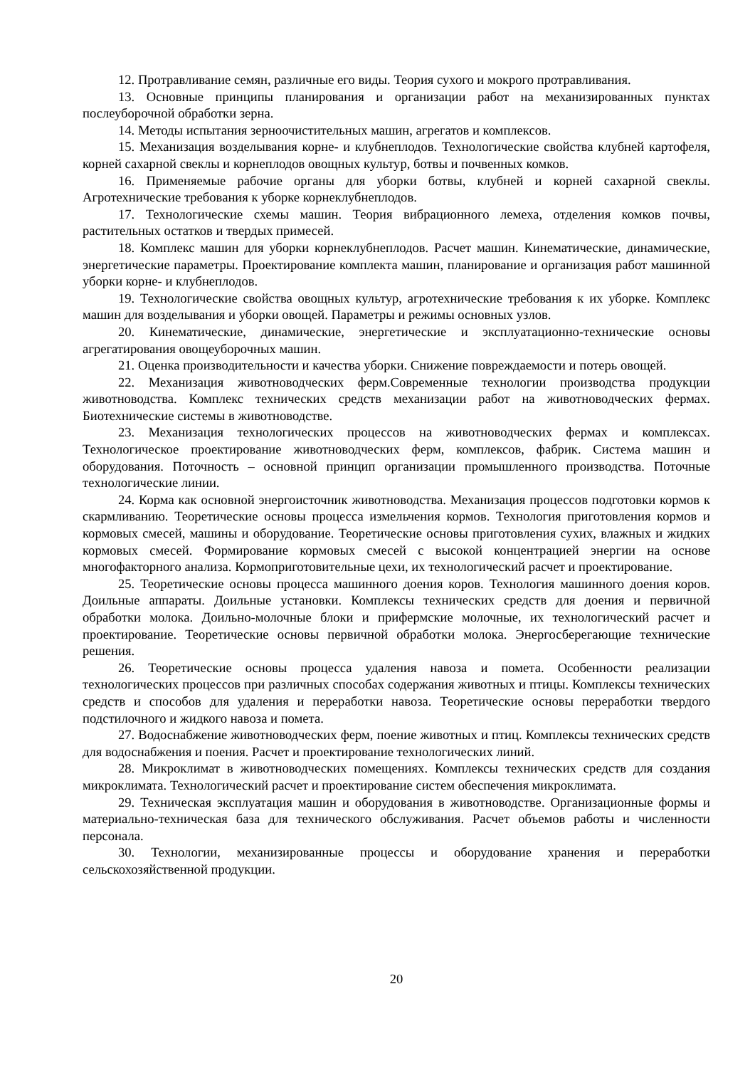12. Протравливание семян, различные его виды. Теория сухого и мокрого протравливания.
13. Основные принципы планирования и организации работ на механизированных пунктах послеуборочной обработки зерна.
14. Методы испытания зерноочистительных машин, агрегатов и комплексов.
15. Механизация возделывания корне- и клубнеплодов. Технологические свойства клубней картофеля, корней сахарной свеклы и корнеплодов овощных культур, ботвы и почвенных комков.
16. Применяемые рабочие органы для уборки ботвы, клубней и корней сахарной свеклы. Агротехнические требования к уборке корнеклубнеплодов.
17. Технологические схемы машин. Теория вибрационного лемеха, отделения комков почвы, растительных остатков и твердых примесей.
18. Комплекс машин для уборки корнеклубнеплодов. Расчет машин. Кинематические, динамические, энергетические параметры. Проектирование комплекта машин, планирование и организация работ машинной уборки корне- и клубнеплодов.
19. Технологические свойства овощных культур, агротехнические требования к их уборке. Комплекс машин для возделывания и уборки овощей. Параметры и режимы основных узлов.
20. Кинематические, динамические, энергетические и эксплуатационно-технические основы агрегатирования овощеуборочных машин.
21. Оценка производительности и качества уборки. Снижение повреждаемости и потерь овощей.
22. Механизация животноводческих ферм.Современные технологии производства продукции животноводства. Комплекс технических средств механизации работ на животноводческих фермах. Биотехнические системы в животноводстве.
23. Механизация технологических процессов на животноводческих фермах и комплексах. Технологическое проектирование животноводческих ферм, комплексов, фабрик. Система машин и оборудования. Поточность – основной принцип организации промышленного производства. Поточные технологические линии.
24. Корма как основной энергоисточник животноводства. Механизация процессов подготовки кормов к скармливанию. Теоретические основы процесса измельчения кормов. Технология приготовления кормов и кормовых смесей, машины и оборудование. Теоретические основы приготовления сухих, влажных и жидких кормовых смесей. Формирование кормовых смесей с высокой концентрацией энергии на основе многофакторного анализа. Кормоприготовительные цехи, их технологический расчет и проектирование.
25. Теоретические основы процесса машинного доения коров. Технология машинного доения коров. Доильные аппараты. Доильные установки. Комплексы технических средств для доения и первичной обработки молока. Доильно-молочные блоки и прифермские молочные, их технологический расчет и проектирование. Теоретические основы первичной обработки молока. Энергосберегающие технические решения.
26. Теоретические основы процесса удаления навоза и помета. Особенности реализации технологических процессов при различных способах содержания животных и птицы. Комплексы технических средств и способов для удаления и переработки навоза. Теоретические основы переработки твердого подстилочного и жидкого навоза и помета.
27. Водоснабжение животноводческих ферм, поение животных и птиц. Комплексы технических средств для водоснабжения и поения. Расчет и проектирование технологических линий.
28. Микроклимат в животноводческих помещениях. Комплексы технических средств для создания микроклимата. Технологический расчет и проектирование систем обеспечения микроклимата.
29. Техническая эксплуатация машин и оборудования в животноводстве. Организационные формы и материально-техническая база для технического обслуживания. Расчет объемов работы и численности персонала.
30. Технологии, механизированные процессы и оборудование хранения и переработки сельскохозяйственной продукции.
20